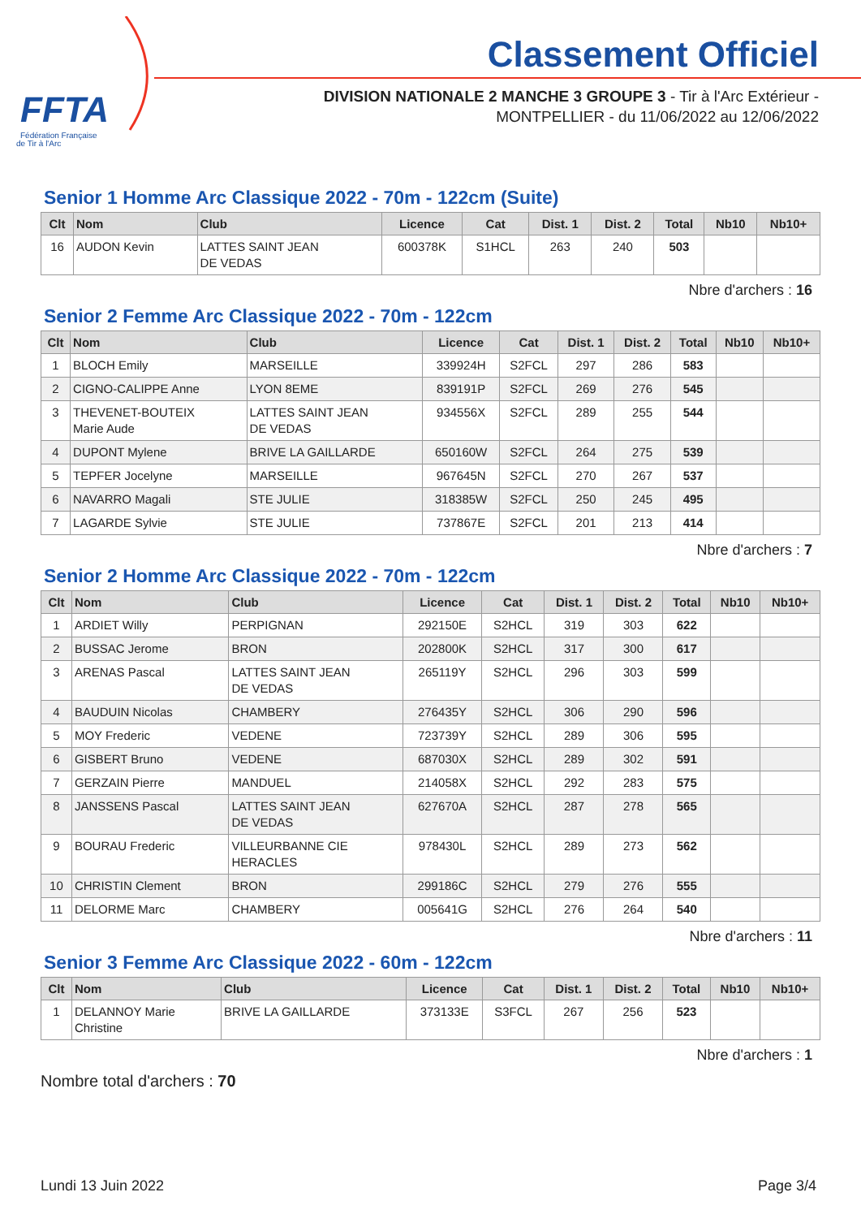FFTA
Fédération Française
de Tir à l'Arc
Classement Officiel
DIVISION NATIONALE 2 MANCHE 3 GROUPE 3 - Tir à l'Arc Extérieur -
MONTPELLIER - du 11/06/2022 au 12/06/2022
Senior 1 Homme Arc Classique 2022 - 70m - 122cm (Suite)
| Clt | Nom | Club | Licence | Cat | Dist. 1 | Dist. 2 | Total | Nb10 | Nb10+ |
| --- | --- | --- | --- | --- | --- | --- | --- | --- | --- |
| 16 | AUDON Kevin | LATTES SAINT JEAN DE VEDAS | 600378K | S1HCL | 263 | 240 | 503 | | |
Nbre d'archers : 16
Senior 2 Femme Arc Classique 2022 - 70m - 122cm
| Clt | Nom | Club | Licence | Cat | Dist. 1 | Dist. 2 | Total | Nb10 | Nb10+ |
| --- | --- | --- | --- | --- | --- | --- | --- | --- | --- |
| 1 | BLOCH Emily | MARSEILLE | 339924H | S2FCL | 297 | 286 | 583 | | |
| 2 | CIGNO-CALIPPE Anne | LYON 8EME | 839191P | S2FCL | 269 | 276 | 545 | | |
| 3 | THEVENET-BOUTEIX Marie Aude | LATTES SAINT JEAN DE VEDAS | 934556X | S2FCL | 289 | 255 | 544 | | |
| 4 | DUPONT Mylene | BRIVE LA GAILLARDE | 650160W | S2FCL | 264 | 275 | 539 | | |
| 5 | TEPFER Jocelyne | MARSEILLE | 967645N | S2FCL | 270 | 267 | 537 | | |
| 6 | NAVARRO Magali | STE JULIE | 318385W | S2FCL | 250 | 245 | 495 | | |
| 7 | LAGARDE Sylvie | STE JULIE | 737867E | S2FCL | 201 | 213 | 414 | | |
Nbre d'archers : 7
Senior 2 Homme Arc Classique 2022 - 70m - 122cm
| Clt | Nom | Club | Licence | Cat | Dist. 1 | Dist. 2 | Total | Nb10 | Nb10+ |
| --- | --- | --- | --- | --- | --- | --- | --- | --- | --- |
| 1 | ARDIET Willy | PERPIGNAN | 292150E | S2HCL | 319 | 303 | 622 | | |
| 2 | BUSSAC Jerome | BRON | 202800K | S2HCL | 317 | 300 | 617 | | |
| 3 | ARENAS Pascal | LATTES SAINT JEAN DE VEDAS | 265119Y | S2HCL | 296 | 303 | 599 | | |
| 4 | BAUDUIN Nicolas | CHAMBERY | 276435Y | S2HCL | 306 | 290 | 596 | | |
| 5 | MOY Frederic | VEDENE | 723739Y | S2HCL | 289 | 306 | 595 | | |
| 6 | GISBERT Bruno | VEDENE | 687030X | S2HCL | 289 | 302 | 591 | | |
| 7 | GERZAIN Pierre | MANDUEL | 214058X | S2HCL | 292 | 283 | 575 | | |
| 8 | JANSSENS Pascal | LATTES SAINT JEAN DE VEDAS | 627670A | S2HCL | 287 | 278 | 565 | | |
| 9 | BOURAU Frederic | VILLEURBANNE CIE HERACLES | 978430L | S2HCL | 289 | 273 | 562 | | |
| 10 | CHRISTIN Clement | BRON | 299186C | S2HCL | 279 | 276 | 555 | | |
| 11 | DELORME Marc | CHAMBERY | 005641G | S2HCL | 276 | 264 | 540 | | |
Nbre d'archers : 11
Senior 3 Femme Arc Classique 2022 - 60m - 122cm
| Clt | Nom | Club | Licence | Cat | Dist. 1 | Dist. 2 | Total | Nb10 | Nb10+ |
| --- | --- | --- | --- | --- | --- | --- | --- | --- | --- |
| 1 | DELANNOY Marie Christine | BRIVE LA GAILLARDE | 373133E | S3FCL | 267 | 256 | 523 | | |
Nbre d'archers : 1
Nombre total d'archers : 70
Lundi 13 Juin 2022 Page 3/4